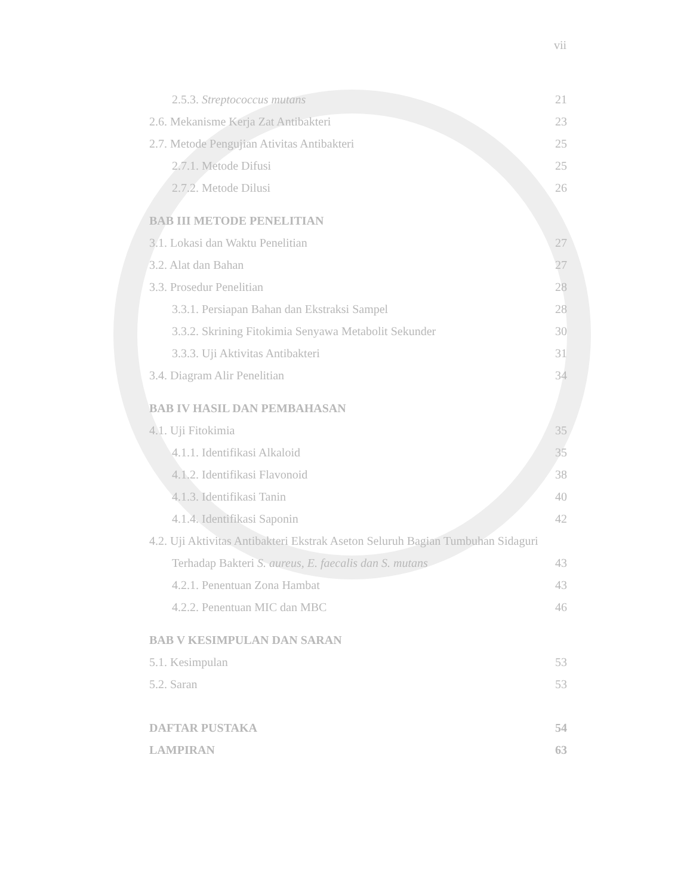vii
2.5.3. Streptococcus mutans 21
2.6. Mekanisme Kerja Zat Antibakteri 23
2.7. Metode Pengujian Ativitas Antibakteri 25
2.7.1. Metode Difusi 25
2.7.2. Metode Dilusi 26
BAB III METODE PENELITIAN
3.1. Lokasi dan Waktu Penelitian 27
3.2. Alat dan Bahan 27
3.3. Prosedur Penelitian 28
3.3.1. Persiapan Bahan dan Ekstraksi Sampel 28
3.3.2. Skrining Fitokimia Senyawa Metabolit Sekunder 30
3.3.3. Uji Aktivitas Antibakteri 31
3.4. Diagram Alir Penelitian 34
BAB IV HASIL DAN PEMBAHASAN
4.1. Uji Fitokimia 35
4.1.1. Identifikasi Alkaloid 35
4.1.2. Identifikasi Flavonoid 38
4.1.3. Identifikasi Tanin 40
4.1.4. Identifikasi Saponin 42
4.2. Uji Aktivitas Antibakteri Ekstrak Aseton Seluruh Bagian Tumbuhan Sidaguri
Terhadap Bakteri S. aureus, E. faecalis dan S. mutans 43
4.2.1. Penentuan Zona Hambat 43
4.2.2. Penentuan MIC dan MBC 46
BAB V KESIMPULAN DAN SARAN
5.1. Kesimpulan 53
5.2. Saran 53
DAFTAR PUSTAKA 54
LAMPIRAN 63